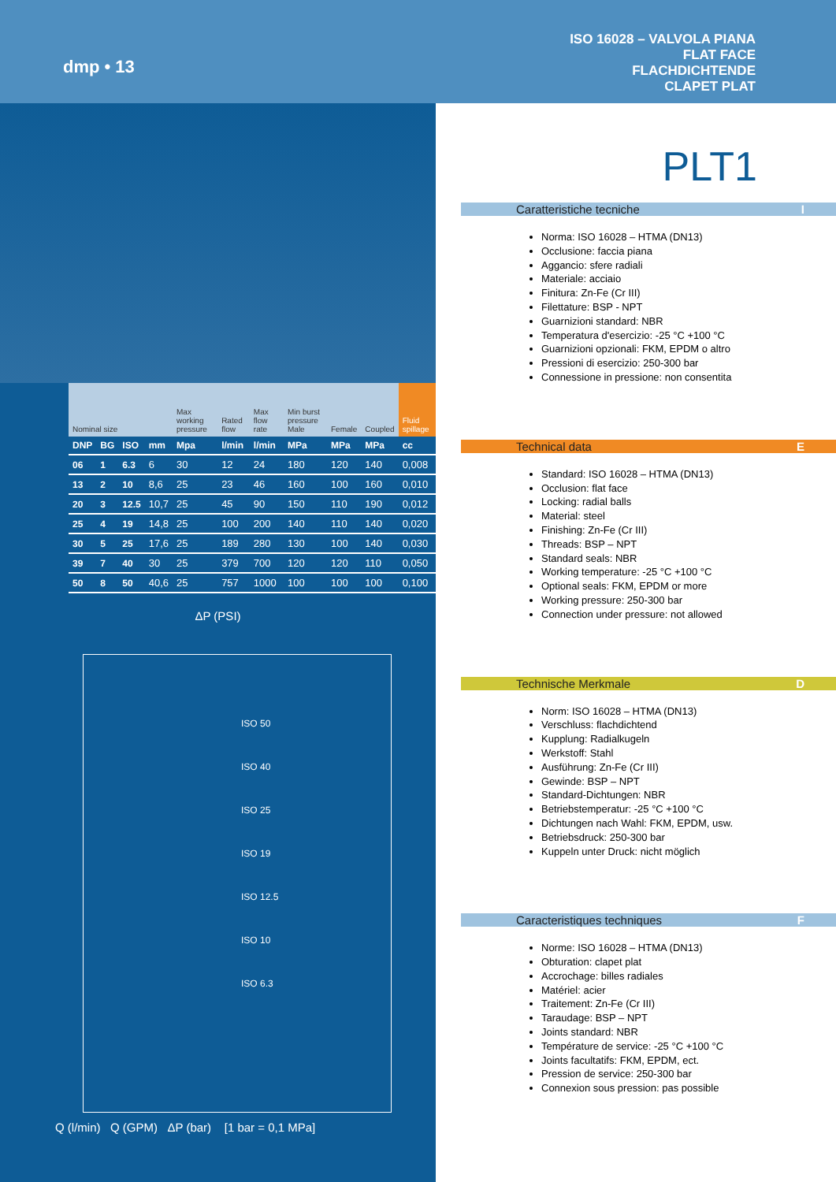dmp • 13
ISO 16028 – VALVOLA PIANA
FLAT FACE
FLACHDICHTENDE
CLAPET PLAT
| Nominal size | | | | Max working pressure | Rated flow | Max flow rate | Min burst pressure Male | Female | Coupled | Fluid spillage |
| DNP | BG | ISO | mm | Mpa | l/min | l/min | MPa | MPa | MPa | cc |
| 06 | 1 | 6.3 | 6 | 30 | 12 | 24 | 180 | 120 | 140 | 0,008 |
| 13 | 2 | 10 | 8,6 | 25 | 23 | 46 | 160 | 100 | 160 | 0,010 |
| 20 | 3 | 12.5 | 10,7 | 25 | 45 | 90 | 150 | 110 | 190 | 0,012 |
| 25 | 4 | 19 | 14,8 | 25 | 100 | 200 | 140 | 110 | 140 | 0,020 |
| 30 | 5 | 25 | 17,6 | 25 | 189 | 280 | 130 | 100 | 140 | 0,030 |
| 39 | 7 | 40 | 30 | 25 | 379 | 700 | 120 | 120 | 110 | 0,050 |
| 50 | 8 | 50 | 40,6 | 25 | 757 | 1000 | 100 | 100 | 100 | 0,100 |
ΔP (PSI)
ISO 50
ISO 40
ISO 25
ISO 19
ISO 12.5
ISO 10
ISO 6.3
Q (l/min) Q (GPM) ΔP (bar) [1 bar = 0,1 MPa]
PLT1
Caratteristiche tecniche I
Norma: ISO 16028 – HTMA (DN13)
Occlusione: faccia piana
Aggancio: sfere radiali
Materiale: acciaio
Finitura: Zn-Fe (Cr III)
Filettature: BSP - NPT
Guarnizioni standard: NBR
Temperatura d'esercizio: -25 °C +100 °C
Guarnizioni opzionali: FKM, EPDM o altro
Pressioni di esercizio: 250-300 bar
Connessione in pressione: non consentita
Technical data E
Standard: ISO 16028 – HTMA (DN13)
Occlusion: flat face
Locking: radial balls
Material: steel
Finishing: Zn-Fe (Cr III)
Threads: BSP – NPT
Standard seals: NBR
Working temperature: -25 °C +100 °C
Optional seals: FKM, EPDM or more
Working pressure: 250-300 bar
Connection under pressure: not allowed
Technische Merkmale D
Norm: ISO 16028 – HTMA (DN13)
Verschluss: flachdichtend
Kupplung: Radialkugeln
Werkstoff: Stahl
Ausführung: Zn-Fe (Cr III)
Gewinde: BSP – NPT
Standard-Dichtungen: NBR
Betriebstemperatur: -25 °C +100 °C
Dichtungen nach Wahl: FKM, EPDM, usw.
Betriebsdruck: 250-300 bar
Kuppeln unter Druck: nicht möglich
Caracteristiques techniques F
Norme: ISO 16028 – HTMA (DN13)
Obturation: clapet plat
Accrochage: billes radiales
Matériel: acier
Traitement: Zn-Fe (Cr III)
Taraudage: BSP – NPT
Joints standard: NBR
Température de service: -25 °C +100 °C
Joints facultatifs: FKM, EPDM, ect.
Pression de service: 250-300 bar
Connexion sous pression: pas possible